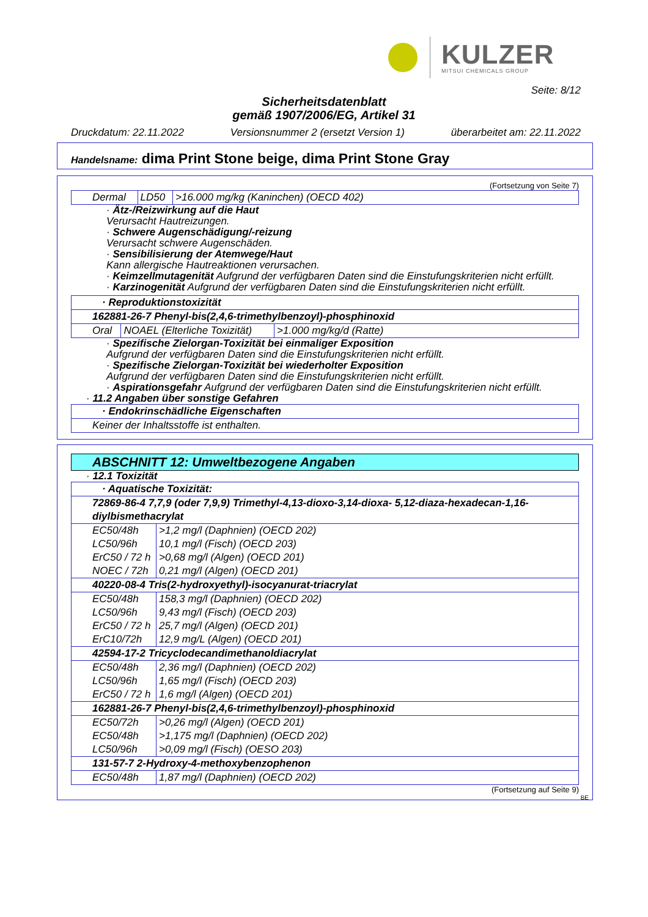KULZER
MITSUI CHEMICALS GROUP
Seite: 8/12
Sicherheitsdatenblatt
gemäß 1907/2006/EG, Artikel 31
Druckdatum: 22.11.2022 Versionsnummer 2 (ersetzt Version 1) überarbeitet am: 22.11.2022
Handelsname: dima Print Stone beige, dima Print Stone Gray
(Fortsetzung von Seite 7)
| Dermal | LD50 | >16.000 mg/kg (Kaninchen) (OECD 402) |
· Ätz-/Reizwirkung auf die Haut
Verursacht Hautreizungen.
· Schwere Augenschädigung/-reizung
Verursacht schwere Augenschäden.
· Sensibilisierung der Atemwege/Haut
Kann allergische Hautreaktionen verursachen.
· Keimzellmutagenität Aufgrund der verfügbaren Daten sind die Einstufungskriterien nicht erfüllt.
· Karzinogenität Aufgrund der verfügbaren Daten sind die Einstufungskriterien nicht erfüllt.
| · Reproduktionstoxizität | | |
| 162881-26-7 Phenyl-bis(2,4,6-trimethylbenzoyl)-phosphinoxid | | |
| Oral | NOAEL (Elterliche Toxizität) | >1.000 mg/kg/d (Ratte) |
· Spezifische Zielorgan-Toxizität bei einmaliger Exposition
Aufgrund der verfügbaren Daten sind die Einstufungskriterien nicht erfüllt.
· Spezifische Zielorgan-Toxizität bei wiederholter Exposition
Aufgrund der verfügbaren Daten sind die Einstufungskriterien nicht erfüllt.
· Aspirationsgefahr Aufgrund der verfügbaren Daten sind die Einstufungskriterien nicht erfüllt.
· 11.2 Angaben über sonstige Gefahren
| · Endokrinschädliche Eigenschaften |
| Keiner der Inhaltsstoffe ist enthalten. |
ABSCHNITT 12: Umweltbezogene Angaben
· 12.1 Toxizität
| · Aquatische Toxizität: | |
| 72869-86-4 7,7,9 (oder 7,9,9) Trimethyl-4,13-dioxo-3,14-dioxa- 5,12-diaza-hexadecan-1,16-diylbismethacrylat | |
| EC50/48h | >1,2 mg/l (Daphnien) (OECD 202) |
| LC50/96h | 10,1 mg/l (Fisch) (OECD 203) |
| ErC50 / 72 h | >0,68 mg/l (Algen) (OECD 201) |
| NOEC / 72h | 0,21 mg/l (Algen) (OECD 201) |
| 40220-08-4 Tris(2-hydroxyethyl)-isocyanurat-triacrylat | |
| EC50/48h | 158,3 mg/l (Daphnien) (OECD 202) |
| LC50/96h | 9,43 mg/l (Fisch) (OECD 203) |
| ErC50 / 72 h | 25,7 mg/l (Algen) (OECD 201) |
| ErC10/72h | 12,9 mg/L (Algen) (OECD 201) |
| 42594-17-2 Tricyclodecandimethanoldiacrylat | |
| EC50/48h | 2,36 mg/l (Daphnien) (OECD 202) |
| LC50/96h | 1,65 mg/l (Fisch) (OECD 203) |
| ErC50 / 72 h | 1,6 mg/l (Algen) (OECD 201) |
| 162881-26-7 Phenyl-bis(2,4,6-trimethylbenzoyl)-phosphinoxid | |
| EC50/72h | >0,26 mg/l (Algen) (OECD 201) |
| EC50/48h | >1,175 mg/l (Daphnien) (OECD 202) |
| LC50/96h | >0,09 mg/l (Fisch) (OESO 203) |
| 131-57-7 2-Hydroxy-4-methoxybenzophenon | |
| EC50/48h | 1,87 mg/l (Daphnien) (OECD 202) |
(Fortsetzung auf Seite 9)
BE